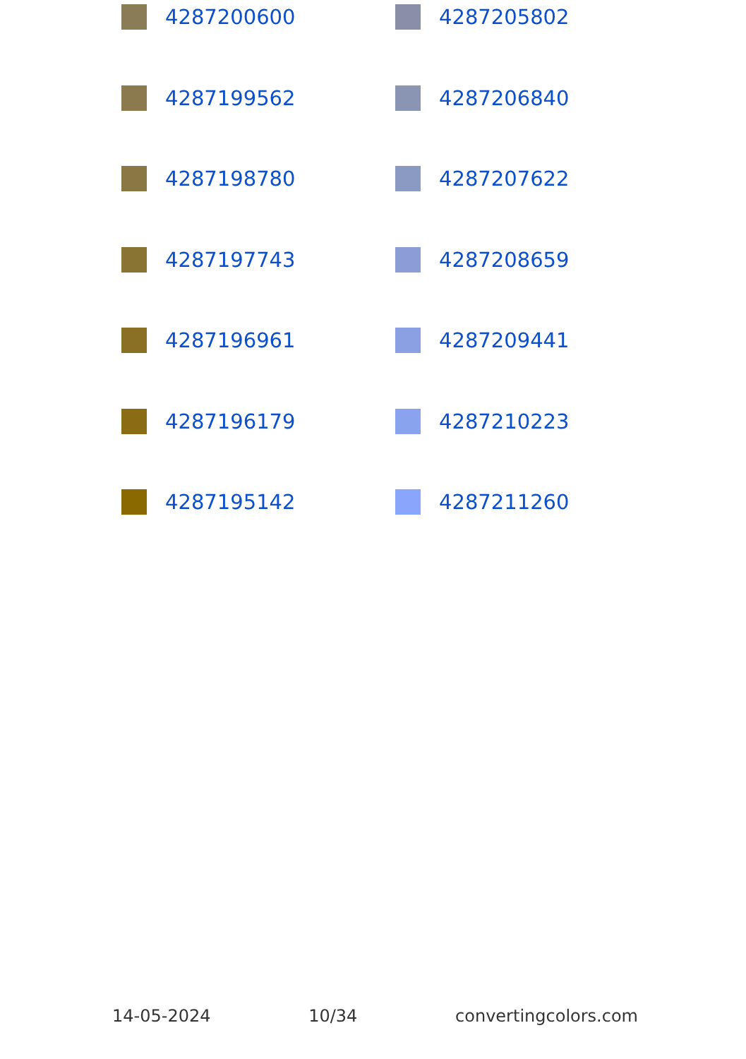4287200600
4287205802
4287199562
4287206840
4287198780
4287207622
4287197743
4287208659
4287196961
4287209441
4287196179
4287210223
4287195142
4287211260
14-05-2024 10/34 convertingcolors.com